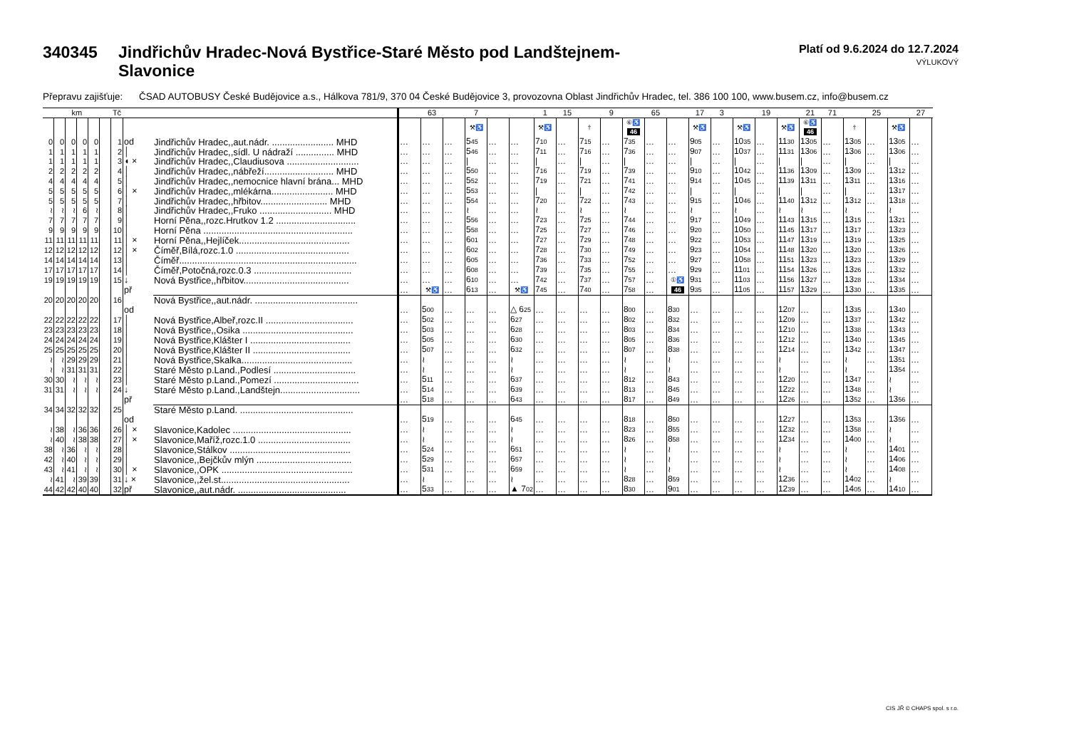340345 Jindřichův Hradec-Nová Bystřice-Staré Město pod Landštejnem-
Slavonice
Platí od 9.6.2024 do 12.7.2024
VÝLUKOVÝ
Přepravu zajišťuje: ČSAD AUTOBUSY České Budějovice a.s., Hálkova 781/9, 370 04 České Budějovice 3, provozovna Oblast Jindřichův Hradec, tel. 386 100 100, www.busem.cz, info@busem.cz
| km | | | | | | Tč | | | | 63 | | 7 | | | 1 | 15 | | 9 | | 65 | | 17 | 3 | | 19 | | 21 | 71 | | 25 | | 27 | |
| --- | --- | --- | --- | --- | --- | --- | --- | --- | --- | --- | --- | --- | --- | --- | --- | --- | --- | --- | --- | --- | --- | --- | --- | --- | --- | --- | --- | --- | --- | --- | --- | --- | --- |
| | | | | | | | | | | | | ⚒♿ | | | ⚒♿ | | † | | ⑥♿ 46 | | | ⚒♿ | | ⚒♿ | | ⚒♿ | ⑥♿ 46 | | † | | ⚒♿ | | |
| 0 | 0 | 0 | 0 | 0 | | 1 | od | Jindřichův Hradec,,aut.nádr. ........................ MHD | … | … | … | 5 45 | … | … | 7 10 | … | 7 15 | … | 7 35 | … | … | 9 05 | … | 10 35 | … | 11 30 | 13 05 | … | 13 05 | … | 13 05 | … | |
| 1 | 1 | 1 | 1 | 1 | | 2 | │ | Jindřichův Hradec,,sídl. U nádraží ............... MHD | … | … | … | 5 46 | … | … | 7 11 | … | 7 16 | … | 7 36 | … | … | 9 07 | … | 10 37 | … | 11 31 | 13 06 | … | 13 06 | … | 13 06 | … | |
| 1 | 1 | 1 | 1 | 1 | | 3 | ◖ × | Jindřichův Hradec,,Claudiusova ............................ | … | … | … | / | … | … | / | … | / | … | / | … | … | / | … | / | … | / | / | … | / | … | / | … | |
| 2 | 2 | 2 | 2 | 2 | | 4 | │ | Jindřichův Hradec,,nábřeží........................... MHD | … | … | … | 5 50 | … | … | 7 16 | … | 7 19 | … | 7 39 | … | … | 9 10 | … | 10 42 | … | 11 36 | 13 09 | … | 13 09 | … | 13 12 | … | |
| 4 | 4 | 4 | 4 | 4 | | 5 | │ | Jindřichův Hradec,,nemocnice hlavní brána... MHD | … | … | … | 5 52 | … | … | 7 19 | … | 7 21 | … | 7 41 | … | … | 9 14 | … | 10 45 | … | 11 39 | 13 11 | … | 13 11 | … | 13 16 | … | |
| 5 | 5 | 5 | 5 | 5 | | 6 | │ × | Jindřichův Hradec,,mlékárna........................ MHD | … | … | … | 5 53 | … | … | / | … | / | … | 7 42 | … | … | / | … | / | … | / | / | … | / | … | 13 17 | … | |
| 5 | 5 | 5 | 5 | 5 | | 7 | │ | Jindřichův Hradec,,hřbitov.......................... MHD | … | … | … | 5 54 | … | … | 7 20 | … | 7 22 | … | 7 43 | … | … | 9 15 | … | 10 46 | … | 11 40 | 13 12 | … | 13 12 | … | 13 18 | … | |
| ≀ | ≀ | ≀ | 6 | ≀ | | 8 | │ | Jindřichův Hradec,,Fruko ............................ MHD | … | … | … | ≀ | … | … | ≀ | … | ≀ | … | ≀ | … | … | ≀ | … | ≀ | … | ≀ | ≀ | … | ≀ | … | ≀ | … | |
| 7 | 7 | 7 | 7 | 7 | | 9 | │ | Horní Pěna,,rozc.Hrutkov 1.2 ............................... | … | … | … | 5 56 | … | … | 7 23 | … | 7 25 | … | 7 44 | … | … | 9 17 | … | 10 49 | … | 11 43 | 13 15 | … | 13 15 | … | 13 21 | … | |
| 9 | 9 | 9 | 9 | 9 | | 10 | │ | Horní Pěna .......................................................... | … | … | … | 5 58 | … | … | 7 25 | … | 7 27 | … | 7 46 | … | … | 9 20 | … | 10 50 | … | 11 45 | 13 17 | … | 13 17 | … | 13 23 | … | |
| 11 | 11 | 11 | 11 | 11 | | 11 | │ × | Horní Pěna,,Hejlíček........................................... | … | … | … | 6 01 | … | … | 7 27 | … | 7 29 | … | 7 48 | … | … | 9 22 | … | 10 53 | … | 11 47 | 13 19 | … | 13 19 | … | 13 25 | … | |
| 12 | 12 | 12 | 12 | 12 | | 12 | │ × | Číměř,Bílá,rozc.1.0 ............................................ | … | … | … | 6 02 | … | … | 7 28 | … | 7 30 | … | 7 49 | … | … | 9 23 | … | 10 54 | … | 11 48 | 13 20 | … | 13 20 | … | 13 26 | … | |
| 14 | 14 | 14 | 14 | 14 | | 13 | │ | Číměř..................................................................... | … | … | … | 6 05 | … | … | 7 36 | … | 7 33 | … | 7 52 | … | … | 9 27 | … | 10 58 | … | 11 51 | 13 23 | … | 13 23 | … | 13 29 | … | |
| 17 | 17 | 17 | 17 | 17 | | 14 | │ | Číměř,Potočná,rozc.0.3 ...................................... | … | … | … | 6 08 | … | … | 7 39 | … | 7 35 | … | 7 55 | … | … | 9 29 | … | 11 01 | … | 11 54 | 13 26 | … | 13 26 | … | 13 32 | … | |
| 19 | 19 | 19 | 19 | 19 | | 15 | ↓ | Nová Bystřice,,hřbitov......................................... | … | … | … | 6 10 | … | … | 7 42 | … | 7 37 | … | 7 57 | … | ①♿ | 9 31 | … | 11 03 | … | 11 56 | 13 27 | … | 13 28 | … | 13 34 | … | |
| | | | | | | | př | | … | ⚒♿ | … | 6 13 | … | ⚒♿ | 7 45 | … | 7 40 | … | 7 58 | … | 46 | 9 35 | … | 11 05 | … | 11 57 | 13 29 | … | 13 30 | … | 13 35 | … | |
| 20 | 20 | 20 | 20 | 20 | | 16 | | Nová Bystřice,,aut.nádr. ........................................ | | | | | | | | | | | | | | | | | | | | | | | | | |
| | | | | | | | od | | … | 5 00 | … | … | … | △ 6 25 | … | … | … | … | 8 00 | … | 8 30 | … | … | … | … | 12 07 | … | … | 13 35 | … | 13 40 | … | |
| 22 | 22 | 22 | 22 | 22 | | 17 | │ | Nová Bystřice,Albeř,rozc.II .................................. | … | 5 02 | … | … | … | 6 27 | … | … | … | … | 8 02 | … | 8 32 | … | … | … | … | 12 09 | … | … | 13 37 | … | 13 42 | … | |
| 23 | 23 | 23 | 23 | 23 | | 18 | │ | Nová Bystřice,,Osika ........................................... | … | 5 03 | … | … | … | 6 28 | … | … | … | … | 8 03 | … | 8 34 | … | … | … | … | 12 10 | … | … | 13 38 | … | 13 43 | … | |
| 24 | 24 | 24 | 24 | 24 | | 19 | │ | Nová Bystřice,Klášter I ....................................... | … | 5 05 | … | … | … | 6 30 | … | … | … | … | 8 05 | … | 8 36 | … | … | … | … | 12 12 | … | … | 13 40 | … | 13 45 | … | |
| 25 | 25 | 25 | 25 | 25 | | 20 | │ | Nová Bystřice,Klášter II ...................................... | … | 5 07 | … | … | … | 6 32 | … | … | … | … | 8 07 | … | 8 38 | … | … | … | … | 12 14 | … | … | 13 42 | … | 13 47 | … | |
| ≀ | ≀ | 29 | 29 | 29 | | 21 | │ | Nová Bystřice,Skalka........................................... | … | ≀ | … | … | … | ≀ | … | … | … | … | ≀ | … | ≀ | … | … | … | … | ≀ | … | … | ≀ | … | 13 51 | … | |
| ≀ | ≀ | 31 | 31 | 31 | | 22 | │ | Staré Město p.Land.,Podlesí ................................ | … | ≀ | … | … | … | ≀ | … | … | … | … | ≀ | … | ≀ | … | … | … | … | ≀ | … | … | ≀ | … | 13 54 | … | |
| 30 | 30 | ≀ | ≀ | ≀ | | 23 | │ | Staré Město p.Land.,Pomezí ................................. | … | 5 11 | … | … | … | 6 37 | … | … | … | … | 8 12 | … | 8 43 | … | … | … | … | 12 20 | … | … | 13 47 | … | ≀ | … | |
| 31 | 31 | ≀ | ≀ | ≀ | | 24 | ↓ | Staré Město p.Land.,Landštejn............................... | … | 5 14 | … | … | … | 6 39 | … | … | … | … | 8 13 | … | 8 45 | … | … | … | … | 12 22 | … | … | 13 48 | … | ≀ | … | |
| | | | | | | | př | | … | 5 18 | … | … | … | 6 43 | … | … | … | … | 8 17 | … | 8 49 | … | … | … | … | 12 26 | … | … | 13 52 | … | 13 56 | … | |
| 34 | 34 | 32 | 32 | 32 | | 25 | | Staré Město p.Land. ............................................ | | | | | | | | | | | | | | | | | | | | | | | | | |
| | | | | | | | od | | … | 5 19 | … | … | … | 6 45 | … | … | … | … | 8 18 | … | 8 50 | … | … | … | … | 12 27 | … | … | 13 53 | … | 13 56 | … | |
| ≀ | 38 | ≀ | 36 | 36 | | 26 | │ × | Slavonice,Kadolec .............................................. | … | ≀ | … | … | … | ≀ | … | … | … | … | 8 23 | … | 8 55 | … | … | … | … | 12 32 | … | … | 13 58 | … | ≀ | … | |
| ≀ | 40 | ≀ | 38 | 38 | | 27 | │ × | Slavonice,Maříž,rozc.1.0 .................................... | … | ≀ | … | … | … | ≀ | … | … | … | … | 8 26 | … | 8 58 | … | … | … | … | 12 34 | … | … | 14 00 | … | ≀ | … | |
| 38 | ≀ | 36 | ≀ | ≀ | | 28 | │ | Slavonice,Stálkov ............................................... | … | 5 24 | … | … | … | 6 51 | … | … | … | … | ≀ | … | ≀ | … | … | … | … | ≀ | … | … | ≀ | … | 14 01 | … | |
| 42 | ≀ | 40 | ≀ | ≀ | | 29 | │ | Slavonice,,Bejčkův mlýn ..................................... | … | 5 29 | … | … | … | 6 57 | … | … | … | … | ≀ | … | ≀ | … | … | … | … | ≀ | … | … | ≀ | … | 14 06 | … | |
| 43 | ≀ | 41 | ≀ | ≀ | | 30 | │ × | Slavonice,,OPK ................................................... | … | 5 31 | … | … | … | 6 59 | … | … | … | … | ≀ | … | ≀ | … | … | … | … | ≀ | … | … | ≀ | … | 14 08 | … | |
| ≀ | 41 | ≀ | 39 | 39 | | 31 | ↓ × | Slavonice,,žel.st.................................................. | … | ≀ | … | … | … | ≀ | … | … | … | … | 8 28 | … | 8 59 | … | … | … | … | 12 36 | … | … | 14 02 | … | ≀ | … | |
| 44 | 42 | 42 | 40 | 40 | | 32 | př | Slavonice,,aut.nádr. .......................................... | … | 5 33 | … | … | … | ▲ 7 02 | … | … | … | … | 8 30 | … | 9 01 | … | … | … | … | 12 39 | … | … | 14 05 | … | 14 10 | … | |
CIS JŘ © CHAPS spol. s r.o.